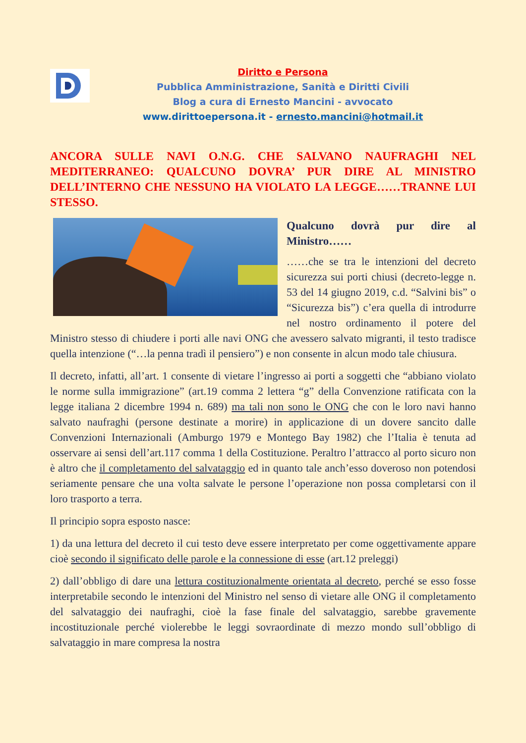Diritto e Persona
Pubblica Amministrazione, Sanità e Diritti Civili
Blog a cura di Ernesto Mancini - avvocato
www.dirittoepersona.it - ernesto.mancini@hotmail.it
ANCORA SULLE NAVI O.N.G. CHE SALVANO NAUFRAGHI NEL MEDITERRANEO: QUALCUNO DOVRA’ PUR DIRE AL MINISTRO DELL’INTERNO CHE NESSUNO HA VIOLATO LA LEGGE……TRANNE LUI STESSO.
Qualcuno dovrà pur dire al Ministro……
……che se tra le intenzioni del decreto sicurezza sui porti chiusi (decreto-legge n. 53 del 14 giugno 2019, c.d. “Salvini bis” o “Sicurezza bis”) c’era quella di introdurre nel nostro ordinamento il potere del Ministro stesso di chiudere i porti alle navi ONG che avessero salvato migranti, il testo tradisce quella intenzione (“…la penna tradì il pensiero”) e non consente in alcun modo tale chiusura.
Il decreto, infatti, all’art. 1 consente di vietare l’ingresso ai porti a soggetti che “abbiano violato le norme sulla immigrazione” (art.19 comma 2 lettera “g” della Convenzione ratificata con la legge italiana 2 dicembre 1994 n. 689) ma tali non sono le ONG che con le loro navi hanno salvato naufraghi (persone destinate a morire) in applicazione di un dovere sancito dalle Convenzioni Internazionali (Amburgo 1979 e Montego Bay 1982) che l’Italia è tenuta ad osservare ai sensi dell’art.117 comma 1 della Costituzione. Peraltro l’attracco al porto sicuro non è altro che il completamento del salvataggio ed in quanto tale anch’esso doveroso non potendosi seriamente pensare che una volta salvate le persone l’operazione non possa completarsi con il loro trasporto a terra.
Il principio sopra esposto nasce:
1) da una lettura del decreto il cui testo deve essere interpretato per come oggettivamente appare cioè secondo il significato delle parole e la connessione di esse (art.12 preleggi)
2) dall’obbligo di dare una lettura costituzionalmente orientata al decreto, perché se esso fosse interpretabile secondo le intenzioni del Ministro nel senso di vietare alle ONG il completamento del salvataggio dei naufraghi, cioè la fase finale del salvataggio, sarebbe gravemente incostituzionale perché violerebbe le leggi sovraordinate di mezzo mondo sull’obbligo di salvataggio in mare compresa la nostra